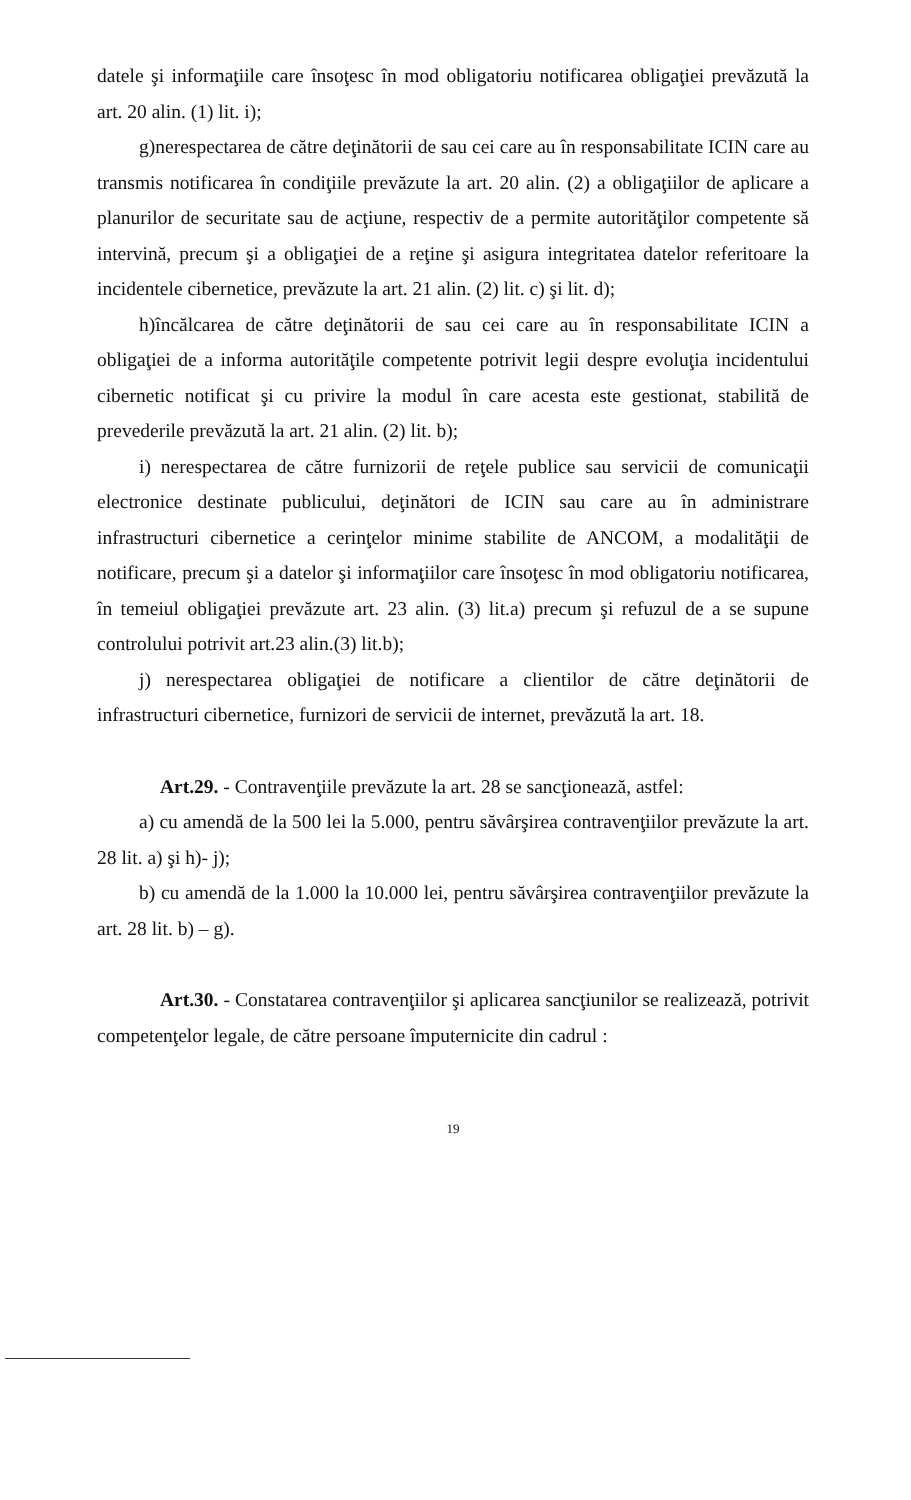datele şi informaţiile care însoţesc în mod obligatoriu notificarea obligaţiei prevăzută la art. 20 alin. (1) lit. i);
g)nerespectarea de către deţinătorii de sau cei care au în responsabilitate ICIN care au transmis notificarea în condiţiile prevăzute la art. 20 alin. (2) a obligaţiilor de aplicare a planurilor de securitate sau de acţiune, respectiv de a permite autorităţilor competente să intervină, precum şi a obligaţiei de a reţine şi asigura integritatea datelor referitoare la incidentele cibernetice, prevăzute la art. 21 alin. (2) lit. c) şi lit. d);
h)încălcarea de către deţinătorii de sau cei care au în responsabilitate ICIN a obligaţiei de a informa autorităţile competente potrivit legii despre evoluţia incidentului cibernetic notificat şi cu privire la modul în care acesta este gestionat, stabilită de prevederile prevăzută la art. 21 alin. (2) lit. b);
i) nerespectarea de către furnizorii de reţele publice sau servicii de comunicaţii electronice destinate publicului, deţinători de ICIN sau care au în administrare infrastructuri cibernetice a cerinţelor minime stabilite de ANCOM, a modalităţii de notificare, precum şi a datelor şi informaţiilor care însoţesc în mod obligatoriu notificarea, în temeiul obligaţiei prevăzute art. 23 alin. (3) lit.a) precum şi refuzul de a se supune controlului potrivit art.23 alin.(3) lit.b);
j) nerespectarea obligaţiei de notificare a clientilor de către deţinătorii de infrastructuri cibernetice, furnizori de servicii de internet, prevăzută la art. 18.
Art.29. - Contravenţiile prevăzute la art. 28 se sancţionează, astfel:
a) cu amendă de la 500 lei la 5.000, pentru săvârşirea contravenţiilor prevăzute la art. 28 lit. a) şi h)- j);
b) cu amendă de la 1.000 la 10.000 lei, pentru săvârşirea contravenţiilor prevăzute la art. 28 lit. b) – g).
Art.30. - Constatarea contravenţiilor şi aplicarea sancţiunilor se realizează, potrivit competenţelor legale, de către persoane împuternicite din cadrul :
19